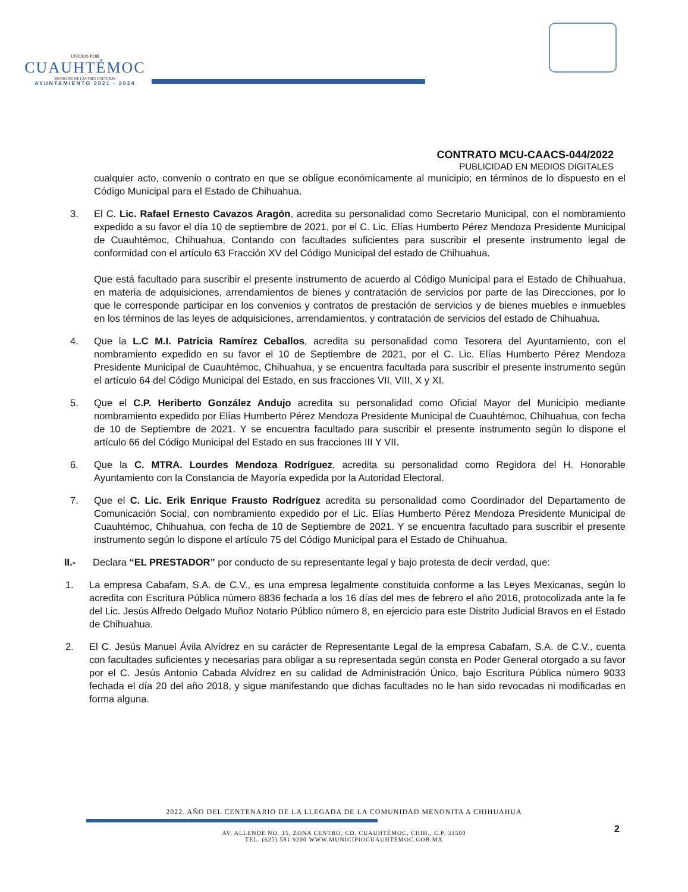UNIDOS POR
CUAUHTÉMOC
MUNICIPIO DE LAS TRES CULTURAS
AYUNTAMIENTO 2021 - 2024
CONTRATO MCU-CAACS-044/2022
PUBLICIDAD EN MEDIOS DIGITALES
cualquier acto, convenio o contrato en que se obligue económicamente al municipio; en términos de lo dispuesto en el Código Municipal para el Estado de Chihuahua.
3. El C. Lic. Rafael Ernesto Cavazos Aragón, acredita su personalidad como Secretario Municipal, con el nombramiento expedido a su favor el día 10 de septiembre de 2021, por el C. Lic. Elías Humberto Pérez Mendoza Presidente Municipal de Cuauhtémoc, Chihuahua, Contando con facultades suficientes para suscribir el presente instrumento legal de conformidad con el artículo 63 Fracción XV del Código Municipal del estado de Chihuahua.
Que está facultado para suscribir el presente instrumento de acuerdo al Código Municipal para el Estado de Chihuahua, en materia de adquisiciones, arrendamientos de bienes y contratación de servicios por parte de las Direcciones, por lo que le corresponde participar en los convenios y contratos de prestación de servicios y de bienes muebles e inmuebles en los términos de las leyes de adquisiciones, arrendamientos, y contratación de servicios del estado de Chihuahua.
4. Que la L.C M.I. Patricia Ramírez Ceballos, acredita su personalidad como Tesorera del Ayuntamiento, con el nombramiento expedido en su favor el 10 de Septiembre de 2021, por el C. Lic. Elías Humberto Pérez Mendoza Presidente Municipal de Cuauhtémoc, Chihuahua, y se encuentra facultada para suscribir el presente instrumento según el artículo 64 del Código Municipal del Estado, en sus fracciones VII, VIII, X y XI.
5. Que el C.P. Heriberto González Andujo acredita su personalidad como Oficial Mayor del Municipio mediante nombramiento expedido por Elías Humberto Pérez Mendoza Presidente Municipal de Cuauhtémoc, Chihuahua, con fecha de 10 de Septiembre de 2021. Y se encuentra facultado para suscribir el presente instrumento según lo dispone el artículo 66 del Código Municipal del Estado en sus fracciones III Y VII.
6. Que la C. MTRA. Lourdes Mendoza Rodríguez, acredita su personalidad como Regidora del H. Honorable Ayuntamiento con la Constancia de Mayoría expedida por la Autoridad Electoral.
7. Que el C. Lic. Erik Enrique Frausto Rodríguez acredita su personalidad como Coordinador del Departamento de Comunicación Social, con nombramiento expedido por el Lic. Elías Humberto Pérez Mendoza Presidente Municipal de Cuauhtémoc, Chihuahua, con fecha de 10 de Septiembre de 2021. Y se encuentra facultado para suscribir el presente instrumento según lo dispone el artículo 75 del Código Municipal para el Estado de Chihuahua.
II.- Declara “EL PRESTADOR” por conducto de su representante legal y bajo protesta de decir verdad, que:
1. La empresa Cabafam, S.A. de C.V., es una empresa legalmente constituida conforme a las Leyes Mexicanas, según lo acredita con Escritura Pública número 8836 fechada a los 16 días del mes de febrero el año 2016, protocolizada ante la fe del Lic. Jesús Alfredo Delgado Muñoz Notario Público número 8, en ejercicio para este Distrito Judicial Bravos en el Estado de Chihuahua.
2. El C. Jesús Manuel Ávila Alvídrez en su carácter de Representante Legal de la empresa Cabafam, S.A. de C.V., cuenta con facultades suficientes y necesarias para obligar a su representada según consta en Poder General otorgado a su favor por el C. Jesús Antonio Cabada Alvídrez en su calidad de Administración Único, bajo Escritura Pública número 9033 fechada el día 20 del año 2018, y sigue manifestando que dichas facultades no le han sido revocadas ni modificadas en forma alguna.
2022. AÑO DEL CENTENARIO DE LA LLEGADA DE LA COMUNIDAD MENONITA A CHIHUAHUA
AV. ALLENDE NO. 15, ZONA CENTRO, CD. CUAUHTÉMOC, CHIH., C.P. 31500
TEL. (625) 581 9200 WWW.MUNICIPIOCUAUHTEMOC.GOB.MX
2